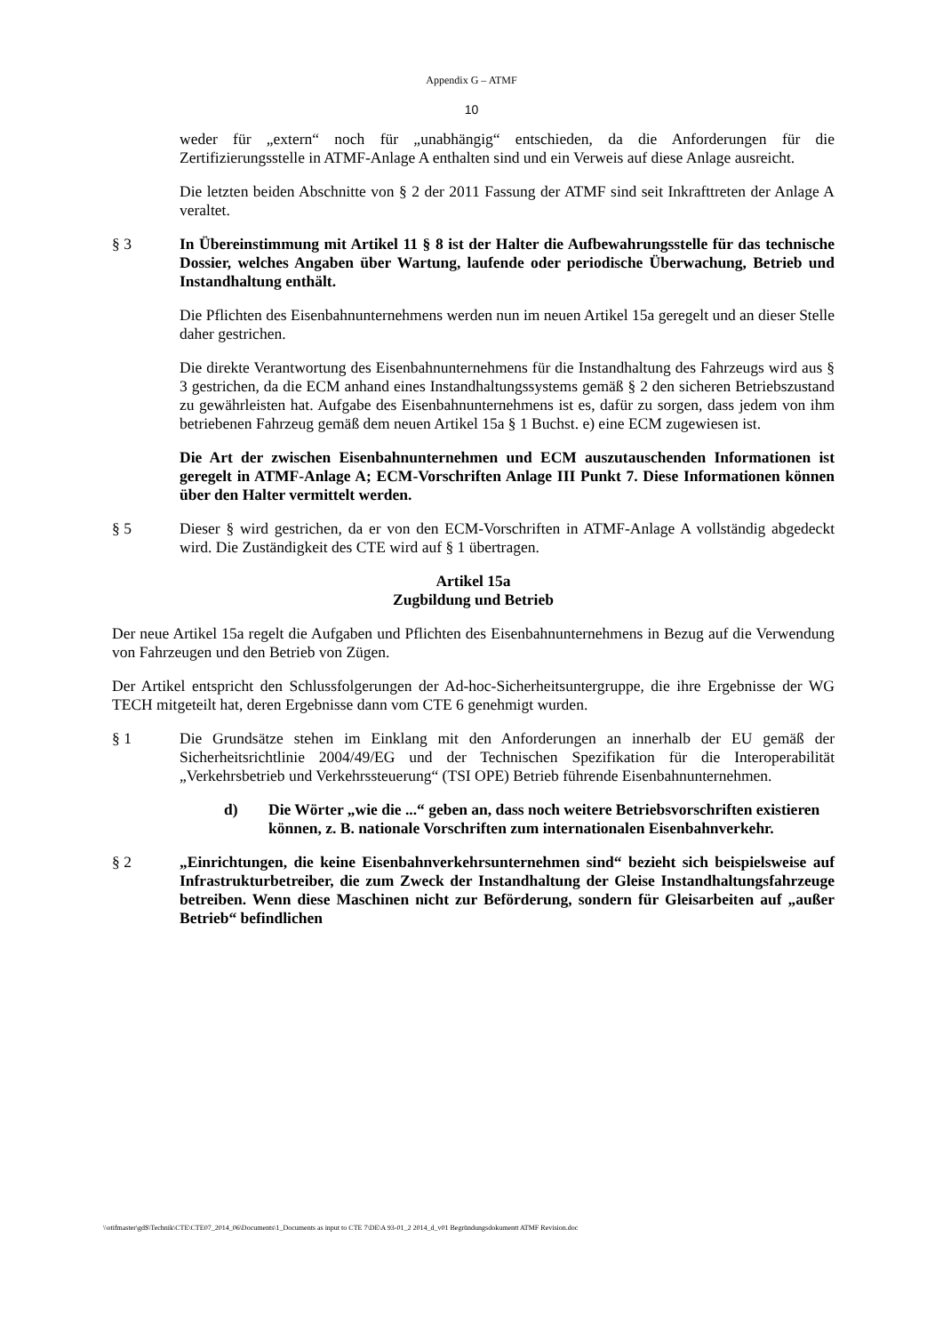Appendix G – ATMF
10
weder für „extern“ noch für „unabhängig“ entschieden, da die Anforderungen für die Zertifizierungsstelle in ATMF-Anlage A enthalten sind und ein Verweis auf diese Anlage ausreicht.
Die letzten beiden Abschnitte von § 2 der 2011 Fassung der ATMF sind seit Inkrafttreten der Anlage A veraltet.
§ 3 In Übereinstimmung mit Artikel 11 § 8 ist der Halter die Aufbewahrungsstelle für das technische Dossier, welches Angaben über Wartung, laufende oder periodische Überwachung, Betrieb und Instandhaltung enthält.
Die Pflichten des Eisenbahnunternehmens werden nun im neuen Artikel 15a geregelt und an dieser Stelle daher gestrichen.
Die direkte Verantwortung des Eisenbahnunternehmens für die Instandhaltung des Fahrzeugs wird aus § 3 gestrichen, da die ECM anhand eines Instandhaltungssystems gemäß § 2 den sicheren Betriebszustand zu gewährleisten hat. Aufgabe des Eisenbahnunternehmens ist es, dafür zu sorgen, dass jedem von ihm betriebenen Fahrzeug gemäß dem neuen Artikel 15a § 1 Buchst. e) eine ECM zugewiesen ist.
Die Art der zwischen Eisenbahnunternehmen und ECM auszutauschenden Informationen ist geregelt in ATMF-Anlage A; ECM-Vorschriften Anlage III Punkt 7. Diese Informationen können über den Halter vermittelt werden.
§ 5 Dieser § wird gestrichen, da er von den ECM-Vorschriften in ATMF-Anlage A vollständig abgedeckt wird. Die Zuständigkeit des CTE wird auf § 1 übertragen.
Artikel 15a
Zugbildung und Betrieb
Der neue Artikel 15a regelt die Aufgaben und Pflichten des Eisenbahnunternehmens in Bezug auf die Verwendung von Fahrzeugen und den Betrieb von Zügen.
Der Artikel entspricht den Schlussfolgerungen der Ad-hoc-Sicherheitsuntergruppe, die ihre Ergebnisse der WG TECH mitgeteilt hat, deren Ergebnisse dann vom CTE 6 genehmigt wurden.
§ 1 Die Grundsätze stehen im Einklang mit den Anforderungen an innerhalb der EU gemäß der Sicherheitsrichtlinie 2004/49/EG und der Technischen Spezifikation für die Interoperabilität „Verkehrsbetrieb und Verkehrssteuerung“ (TSI OPE) Betrieb führende Eisenbahnunternehmen.
d) Die Wörter „wie die ...“ geben an, dass noch weitere Betriebsvorschriften existieren können, z. B. nationale Vorschriften zum internationalen Eisenbahnverkehr.
§ 2 „Einrichtungen, die keine Eisenbahnverkehrsunternehmen sind“ bezieht sich beispielsweise auf Infrastrukturbetreiber, die zum Zweck der Instandhaltung der Gleise Instandhaltungsfahrzeuge betreiben. Wenn diese Maschinen nicht zur Beförderung, sondern für Gleisarbeiten auf „außer Betrieb“ befindlichen
\\otifmaster\gd$\Technik\CTE\CTE07_2014_06\Documents\1_Documents as input to CTE 7\DE\A 93-01_2 2014_d_v01 Begründungsdokumentt ATMF Revision.doc